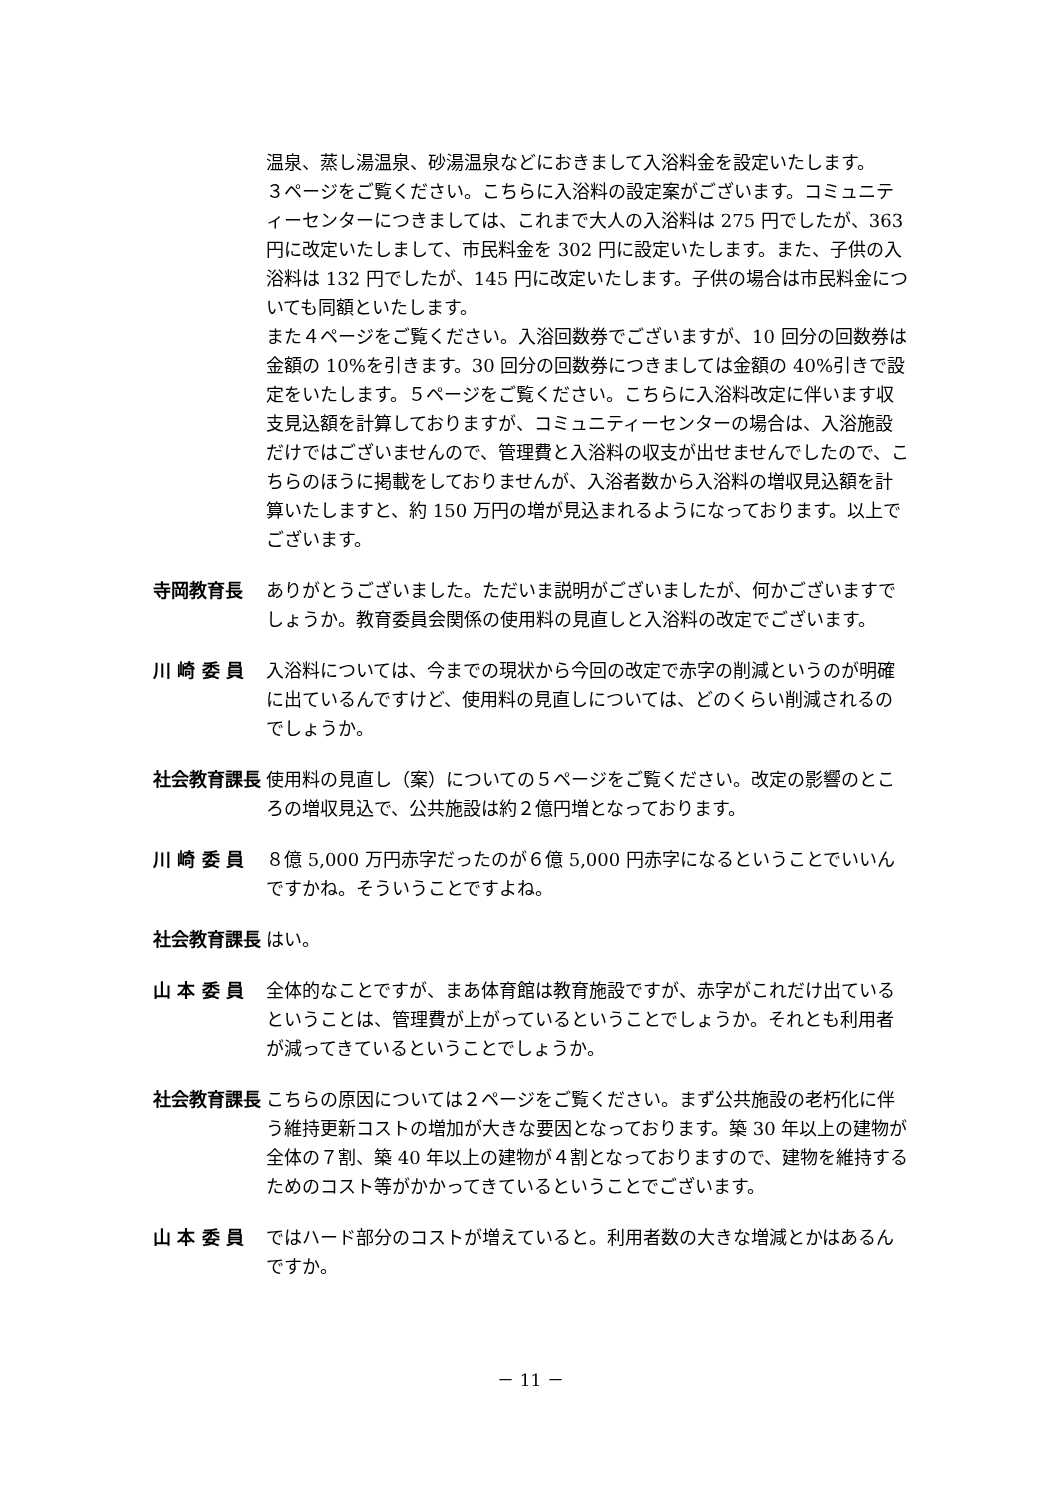温泉、蒸し湯温泉、砂湯温泉などにおきまして入浴料金を設定いたします。
３ページをご覧ください。こちらに入浴料の設定案がございます。コミュニティーセンターにつきましては、これまで大人の入浴料は 275 円でしたが、363 円に改定いたしまして、市民料金を 302 円に設定いたします。また、子供の入浴料は 132 円でしたが、145 円に改定いたします。子供の場合は市民料金についても同額といたします。
また４ページをご覧ください。入浴回数券でございますが、10 回分の回数券は金額の 10%を引きます。30 回分の回数券につきましては金額の 40%引きで設定をいたします。５ページをご覧ください。こちらに入浴料改定に伴います収支見込額を計算しておりますが、コミュニティーセンターの場合は、入浴施設だけではございませんので、管理費と入浴料の収支が出せませんでしたので、こちらのほうに掲載をしておりませんが、入浴者数から入浴料の増収見込額を計算いたしますと、約 150 万円の増が見込まれるようになっております。以上でございます。
寺岡教育長 ありがとうございました。ただいま説明がございましたが、何かございますでしょうか。教育委員会関係の使用料の見直しと入浴料の改定でございます。
川 崎 委 員 入浴料については、今までの現状から今回の改定で赤字の削減というのが明確に出ているんですけど、使用料の見直しについては、どのくらい削減されるのでしょうか。
社会教育課長 使用料の見直し（案）についての５ページをご覧ください。改定の影響のところの増収見込で、公共施設は約２億円増となっております。
川 崎 委 員 ８億 5,000 万円赤字だったのが６億 5,000 円赤字になるということでいいんですかね。そういうことですよね。
社会教育課長 はい。
山 本 委 員 全体的なことですが、まあ体育館は教育施設ですが、赤字がこれだけ出ているということは、管理費が上がっているということでしょうか。それとも利用者が減ってきているということでしょうか。
社会教育課長 こちらの原因については２ページをご覧ください。まず公共施設の老朽化に伴う維持更新コストの増加が大きな要因となっております。築 30 年以上の建物が全体の７割、築 40 年以上の建物が４割となっておりますので、建物を維持するためのコスト等がかかってきているということでございます。
山 本 委 員 ではハード部分のコストが増えていると。利用者数の大きな増減とかはあるんですか。
－ 11 －